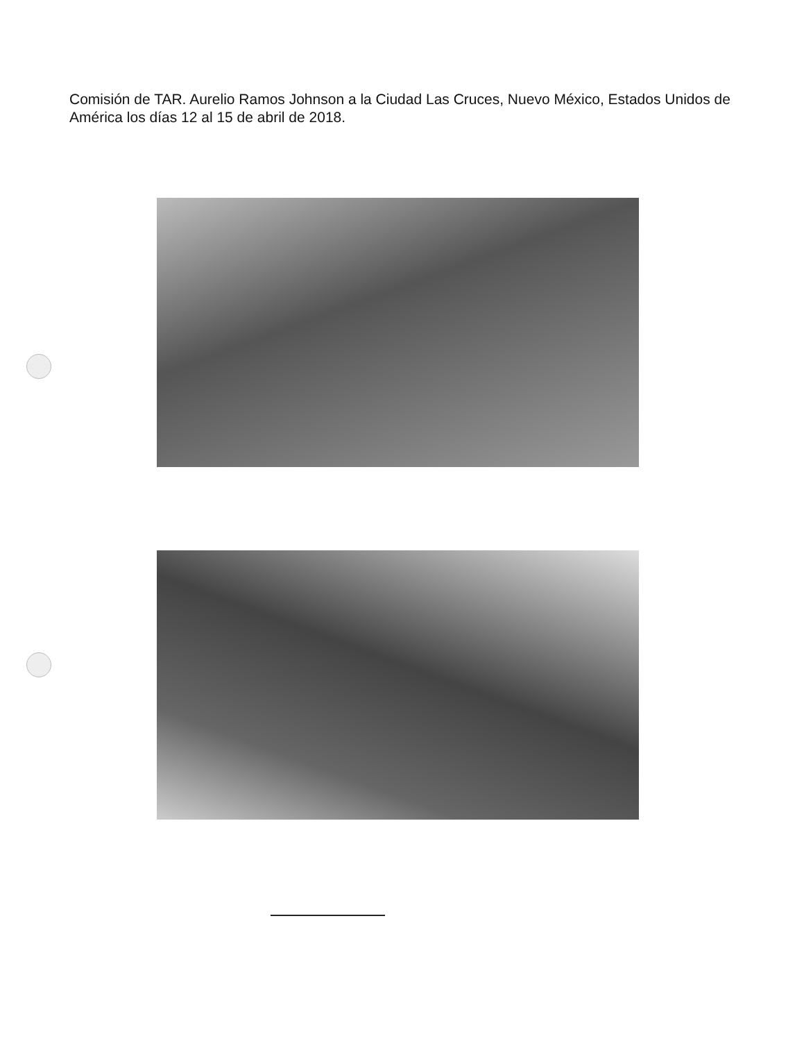Comisión de TAR. Aurelio Ramos Johnson a la Ciudad Las Cruces, Nuevo México, Estados Unidos de América los días 12 al 15 de abril de 2018.